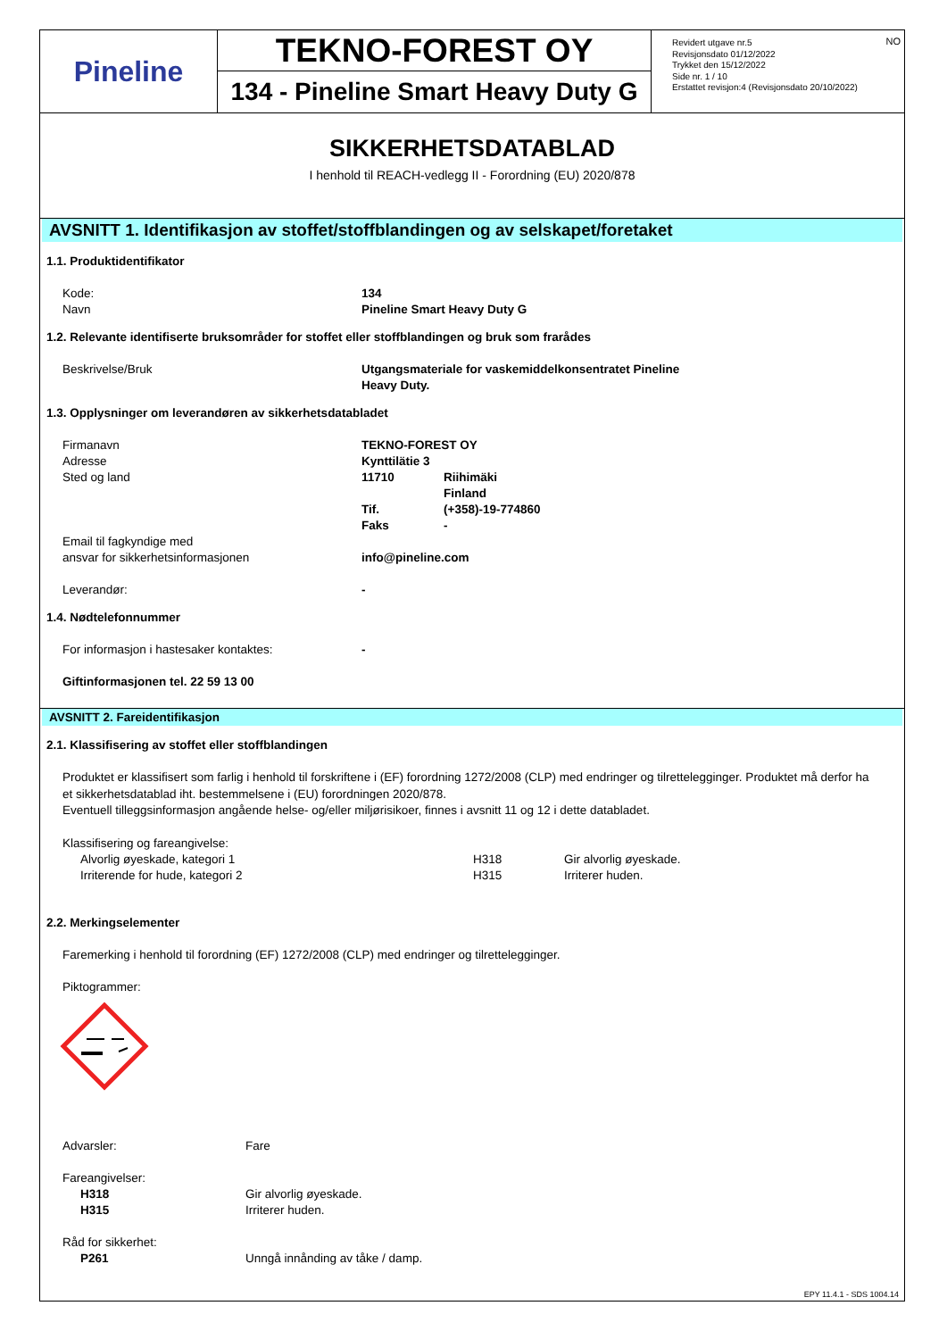Pineline
TEKNO-FOREST OY
134 - Pineline Smart Heavy Duty G
NO Revidert utgave nr.5
Revisjonsdato 01/12/2022
Trykket den 15/12/2022
Side nr. 1 / 10
Erstattet revisjon:4 (Revisjonsdato 20/10/2022)
SIKKERHETSDATABLAD
I henhold til REACH-vedlegg II - Forordning (EU) 2020/878
AVSNITT 1. Identifikasjon av stoffet/stoffblandingen og av selskapet/foretaket
1.1. Produktidentifikator
| Kode: | 134 |
| Navn | Pineline Smart Heavy Duty G |
1.2. Relevante identifiserte bruksområder for stoffet eller stoffblandingen og bruk som frarådes
| Beskrivelse/Bruk | Utgangsmateriale for vaskemiddelkonsentratet Pineline Heavy Duty. |
1.3. Opplysninger om leverandøren av sikkerhetsdatabladet
| Firmanavn | TEKNO-FOREST OY | |
| Adresse | Kynttilätie 3 | |
| Sted og land | 11710 | Riihimäki Finland |
| | Tif. | (+358)-19-774860 |
| | Faks | - |
| Email til fagkyndige med ansvar for sikkerhetsinformasjonen | info@pineline.com | |
| Leverandør: | - | |
1.4. Nødtelefonnummer
| For informasjon i hastesaker kontaktes: | - |
| Giftinformasjonen tel. 22 59 13 00 | |
AVSNITT 2. Fareidentifikasjon
2.1. Klassifisering av stoffet eller stoffblandingen
Produktet er klassifisert som farlig i henhold til forskriftene i (EF) forordning 1272/2008 (CLP) med endringer og tilrettelegginger. Produktet må derfor ha et sikkerhetsdatablad iht. bestemmelsene i (EU) forordningen 2020/878.
Eventuell tilleggsinformasjon angående helse- og/eller miljørisikoer, finnes i avsnitt 11 og 12 i dette databladet.
| Klassifisering og fareangivelse: | | |
| Alvorlig øyeskade, kategori 1 | H318 | Gir alvorlig øyeskade. |
| Irriterende for hude, kategori 2 | H315 | Irriterer huden. |
2.2. Merkingselementer
Faremerking i henhold til forordning (EF) 1272/2008 (CLP) med endringer og tilrettelegginger.
Piktogrammer:
| Advarsler: | Fare |
| Fareangivelser: | |
| H318 | Gir alvorlig øyeskade. |
| H315 | Irriterer huden. |
| Råd for sikkerhet: | |
| P261 | Unngå innånding av tåke / damp. |
EPY 11.4.1 - SDS 1004.14